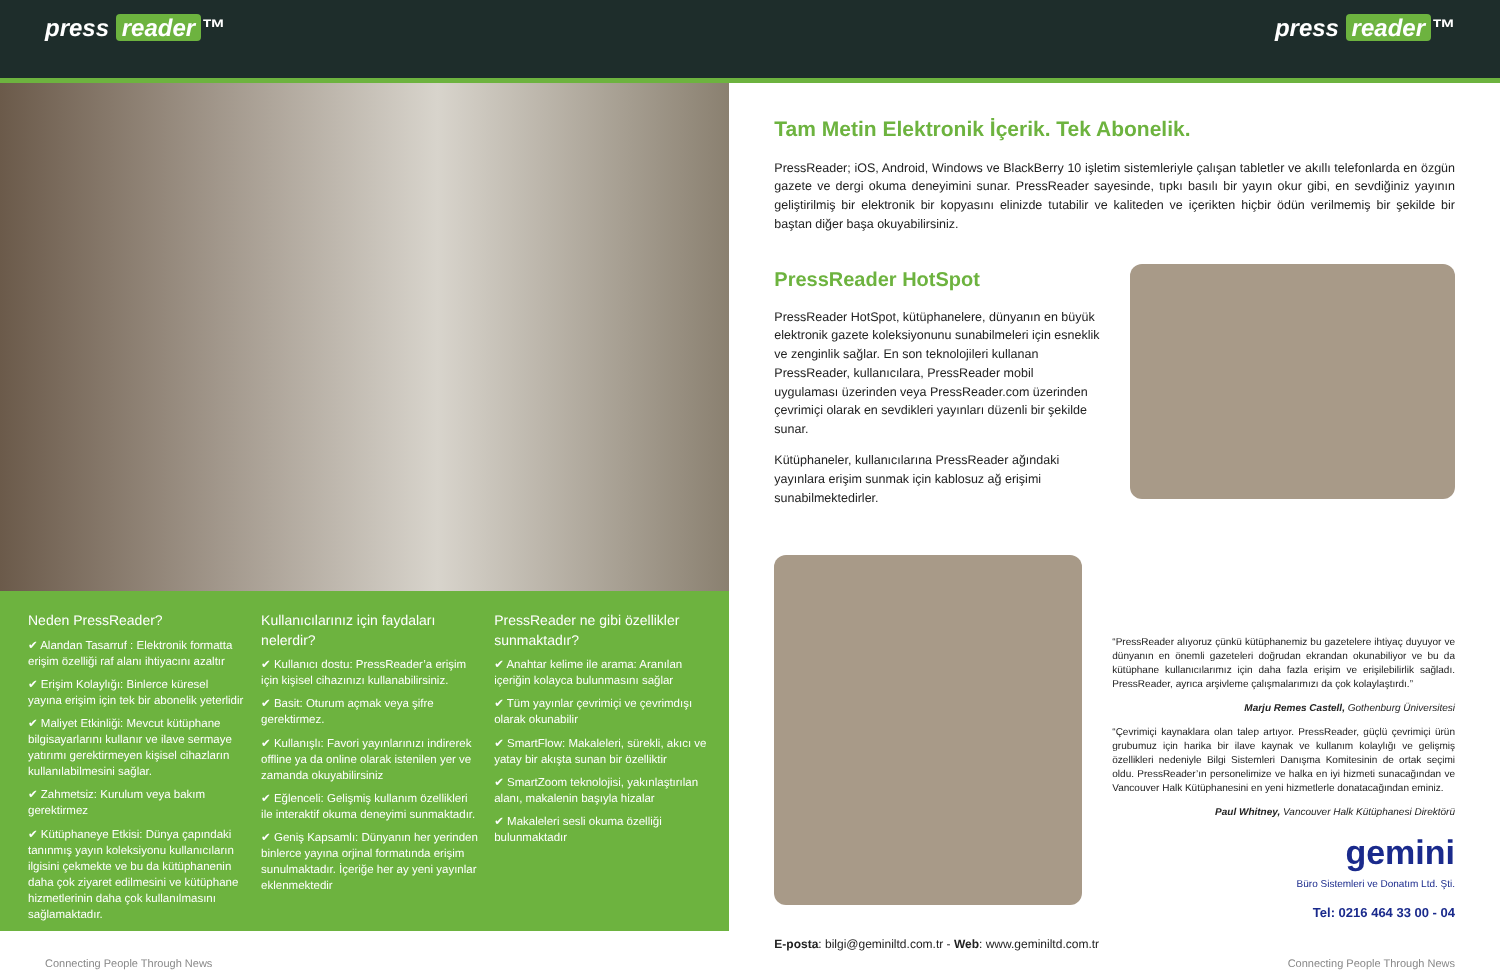press reader ™ press reader ™
Neden PressReader?
✔ Alandan Tasarruf : Elektronik formatta erişim özelliği raf alanı ihtiyacını azaltır
✔ Erişim Kolaylığı: Binlerce küresel yayına erişim için tek bir abonelik yeterlidir
✔ Maliyet Etkinliği: Mevcut kütüphane bilgisayarlarını kullanır ve ilave sermaye yatırımı gerektirmeyen kişisel cihazların kullanılabilmesini sağlar.
✔ Zahmetsiz: Kurulum veya bakım gerektirmez
✔ Kütüphaneye Etkisi: Dünya çapındaki tanınmış yayın koleksiyonu kullanıcıların ilgisini çekmekte ve bu da kütüphanenin daha çok ziyaret edilmesini ve kütüphane hizmetlerinin daha çok kullanılmasını sağlamaktadır.
Kullanıcılarınız için faydaları nelerdir?
✔ Kullanıcı dostu: PressReader’a erişim için kişisel cihazınızı kullanabilirsiniz.
✔ Basit: Oturum açmak veya şifre gerektirmez.
✔ Kullanışlı: Favori yayınlarınızı indirerek offline ya da online olarak istenilen yer ve zamanda okuyabilirsiniz
✔ Eğlenceli: Gelişmiş kullanım özellikleri ile interaktif okuma deneyimi sunmaktadır.
✔ Geniş Kapsamlı: Dünyanın her yerinden binlerce yayına orjinal formatında erişim sunulmaktadır. İçeriğe her ay yeni yayınlar eklenmektedir
PressReader ne gibi özellikler sunmaktadır?
✔ Anahtar kelime ile arama: Aranılan içeriğin kolayca bulunmasını sağlar
✔ Tüm yayınlar çevrimiçi ve çevrimdışı olarak okunabilir
✔ SmartFlow: Makaleleri, sürekli, akıcı ve yatay bir akışta sunan bir özelliktir
✔ SmartZoom teknolojisi, yakınlaştırılan alanı, makalenin başıyla hizalar
✔ Makaleleri sesli okuma özelliği bulunmaktadır
Tam Metin Elektronik İçerik. Tek Abonelik.
PressReader; iOS, Android, Windows ve BlackBerry 10 işletim sistemleriyle çalışan tabletler ve akıllı telefonlarda en özgün gazete ve dergi okuma deneyimini sunar. PressReader sayesinde, tıpkı basılı bir yayın okur gibi, en sevdiğiniz yayının geliştirilmiş bir elektronik bir kopyasını elinizde tutabilir ve kaliteden ve içerikten hiçbir ödün verilmemiş bir şekilde bir baştan diğer başa okuyabilirsiniz.
PressReader HotSpot
PressReader HotSpot, kütüphanelere, dünyanın en büyük elektronik gazete koleksiyonunu sunabilmeleri için esneklik ve zenginlik sağlar. En son teknolojileri kullanan PressReader, kullanıcılara, PressReader mobil uygulaması üzerinden veya PressReader.com üzerinden çevrimiçi olarak en sevdikleri yayınları düzenli bir şekilde sunar.
Kütüphaneler, kullanıcılarına PressReader ağındaki yayınlara erişim sunmak için kablosuz ağ erişimi sunabilmektedirler.
“PressReader alıyoruz çünkü kütüphanemiz bu gazetelere ihtiyaç duyuyor ve dünyanın en önemli gazeteleri doğrudan ekrandan okunabiliyor ve bu da kütüphane kullanıcılarımız için daha fazla erişim ve erişilebilirlik sağladı. PressReader, ayrıca arşivleme çalışmalarımızı da çok kolaylaştırdı.”
Marju Remes Castell, Gothenburg Üniversitesi
“Çevrimiçi kaynaklara olan talep artıyor. PressReader, güçlü çevrimiçi ürün grubumuz için harika bir ilave kaynak ve kullanım kolaylığı ve gelişmiş özellikleri nedeniyle Bilgi Sistemleri Danışma Komitesinin de ortak seçimi oldu. PressReader’ın personelimize ve halka en iyi hizmeti sunacağından ve Vancouver Halk Kütüphanesini en yeni hizmetlerle donatacağından eminiz.
Paul Whitney, Vancouver Halk Kütüphanesi Direktörü
gemini
Büro Sistemleri ve Donatım Ltd. Şti.
Tel: 0216 464 33 00 - 04
E-posta: bilgi@geminiltd.com.tr - Web: www.geminiltd.com.tr
Connecting People Through News Connecting People Through News